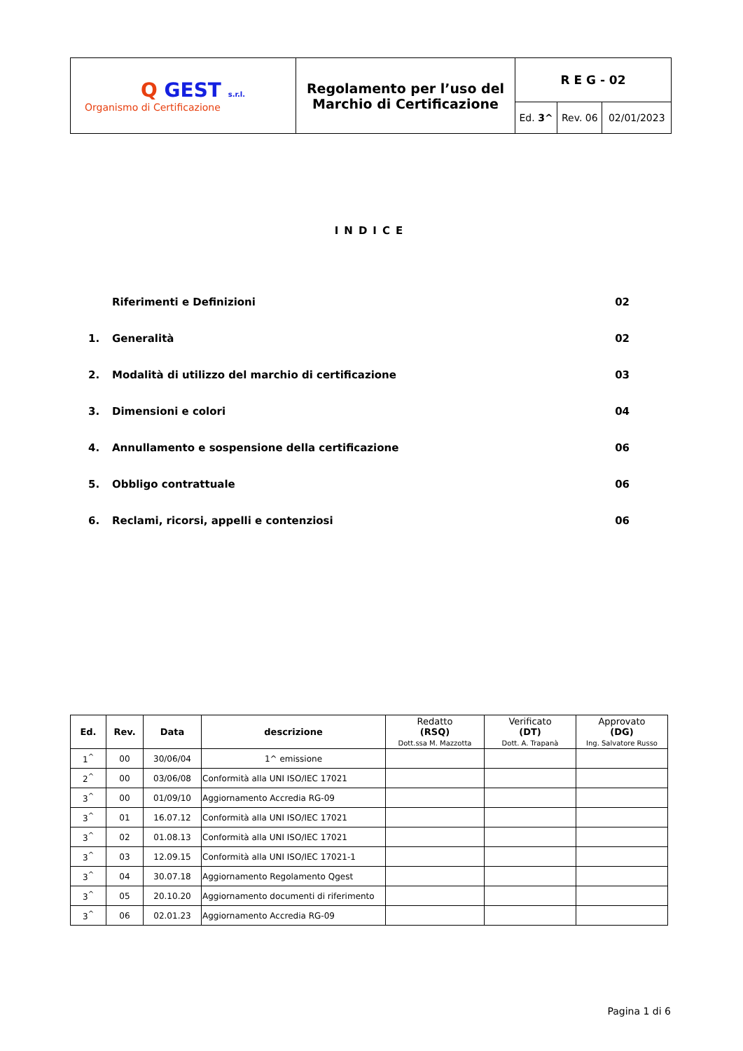| Q GEST s.r.l. Organismo di Certificazione | Regolamento per l’uso del Marchio di Certificazione | R E G - 02 | | |
| | | Ed. 3^ | Rev. 06 | 02/01/2023 |
INDICE
| | Riferimenti e Definizioni | 02 |
| 1. | Generalità | 02 |
| 2. | Modalità di utilizzo del marchio di certificazione | 03 |
| 3. | Dimensioni e colori | 04 |
| 4. | Annullamento e sospensione della certificazione | 06 |
| 5. | Obbligo contrattuale | 06 |
| 6. | Reclami, ricorsi, appelli e contenziosi | 06 |
| Ed. | Rev. | Data | descrizione | Redatto (RSQ) Dott.ssa M. Mazzotta | Verificato (DT) Dott. A. Trapanà | Approvato (DG) Ing. Salvatore Russo |
| --- | --- | --- | --- | --- | --- | --- |
| 1<sup>^</sup> | 00 | 30/06/04 | 1^ emissione | | | |
| 2<sup>^</sup> | 00 | 03/06/08 | Conformità alla UNI ISO/IEC 17021 | | | |
| 3<sup>^</sup> | 00 | 01/09/10 | Aggiornamento Accredia RG-09 | | | |
| 3<sup>^</sup> | 01 | 16.07.12 | Conformità alla UNI ISO/IEC 17021 | | | |
| 3<sup>^</sup> | 02 | 01.08.13 | Conformità alla UNI ISO/IEC 17021 | | | |
| 3<sup>^</sup> | 03 | 12.09.15 | Conformità alla UNI ISO/IEC 17021-1 | | | |
| 3<sup>^</sup> | 04 | 30.07.18 | Aggiornamento Regolamento Qgest | | | |
| 3<sup>^</sup> | 05 | 20.10.20 | Aggiornamento documenti di riferimento | | | |
| 3<sup>^</sup> | 06 | 02.01.23 | Aggiornamento Accredia RG-09 | | | |
Pagina 1 di 6